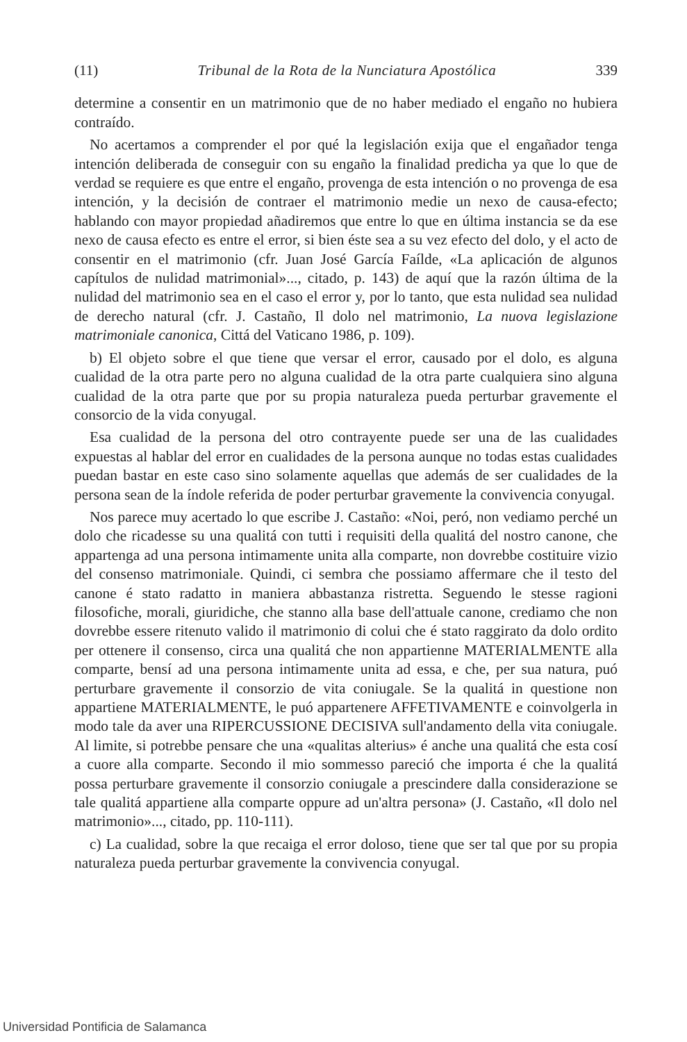(11) Tribunal de la Rota de la Nunciatura Apostólica 339
determine a consentir en un matrimonio que de no haber mediado el engaño no hubiera contraído.
No acertamos a comprender el por qué la legislación exija que el engañador tenga intención deliberada de conseguir con su engaño la finalidad predicha ya que lo que de verdad se requiere es que entre el engaño, provenga de esta intención o no provenga de esa intención, y la decisión de contraer el matrimonio medie un nexo de causa-efecto; hablando con mayor propiedad añadiremos que entre lo que en última instancia se da ese nexo de causa efecto es entre el error, si bien éste sea a su vez efecto del dolo, y el acto de consentir en el matrimonio (cfr. Juan José García Faílde, «La aplicación de algunos capítulos de nulidad matrimonial»..., citado, p. 143) de aquí que la razón última de la nulidad del matrimonio sea en el caso el error y, por lo tanto, que esta nulidad sea nulidad de derecho natural (cfr. J. Castaño, Il dolo nel matrimonio, La nuova legislazione matrimoniale canonica, Cittá del Vaticano 1986, p. 109).
b) El objeto sobre el que tiene que versar el error, causado por el dolo, es alguna cualidad de la otra parte pero no alguna cualidad de la otra parte cualquiera sino alguna cualidad de la otra parte que por su propia naturaleza pueda perturbar gravemente el consorcio de la vida conyugal.
Esa cualidad de la persona del otro contrayente puede ser una de las cualidades expuestas al hablar del error en cualidades de la persona aunque no todas estas cualidades puedan bastar en este caso sino solamente aquellas que además de ser cualidades de la persona sean de la índole referida de poder perturbar gravemente la convivencia conyugal.
Nos parece muy acertado lo que escribe J. Castaño: «Noi, peró, non vediamo perché un dolo che ricadesse su una qualitá con tutti i requisiti della qualitá del nostro canone, che appartenga ad una persona intimamente unita alla comparte, non dovrebbe costituire vizio del consenso matrimoniale. Quindi, ci sembra che possiamo affermare che il testo del canone é stato radatto in maniera abbastanza ristretta. Seguendo le stesse ragioni filosofiche, morali, giuridiche, che stanno alla base dell'attuale canone, crediamo che non dovrebbe essere ritenuto valido il matrimonio di colui che é stato raggirato da dolo ordito per ottenere il consenso, circa una qualitá che non appartienne MATERIALMENTE alla comparte, bensí ad una persona intimamente unita ad essa, e che, per sua natura, puó perturbare gravemente il consorzio de vita coniugale. Se la qualitá in questione non appartiene MATERIALMENTE, le puó appartenere AFFETIVAMENTE e coinvolgerla in modo tale da aver una RIPERCUSSIONE DECISIVA sull'andamento della vita coniugale. Al limite, si potrebbe pensare che una «qualitas alterius» é anche una qualitá che esta cosí a cuore alla comparte. Secondo il mio sommesso pareció che importa é che la qualitá possa perturbare gravemente il consorzio coniugale a prescindere dalla considerazione se tale qualitá appartiene alla comparte oppure ad un'altra persona» (J. Castaño, «Il dolo nel matrimonio»..., citado, pp. 110-111).
c) La cualidad, sobre la que recaiga el error doloso, tiene que ser tal que por su propia naturaleza pueda perturbar gravemente la convivencia conyugal.
Universidad Pontificia de Salamanca